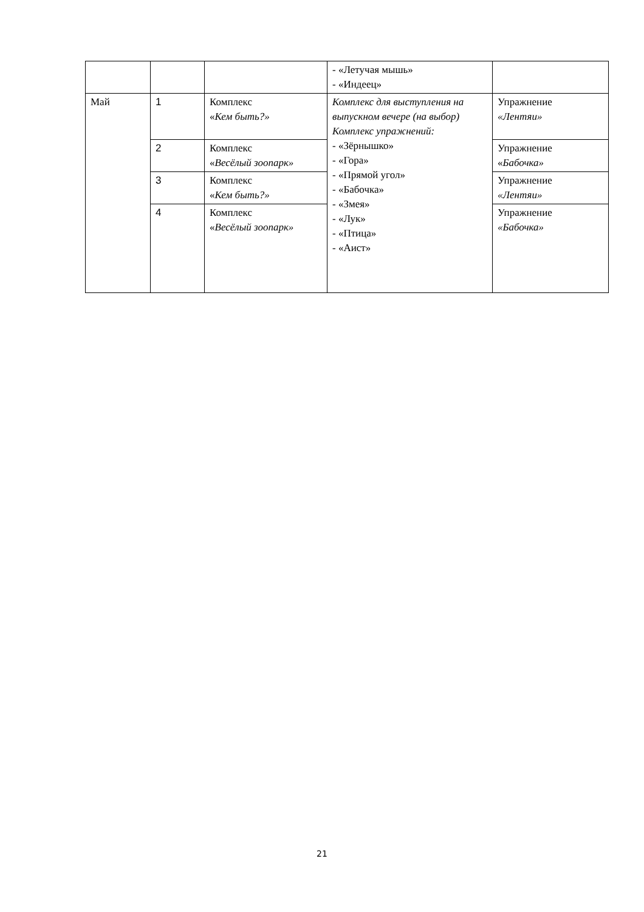| | | | - «Летучая мышь» - «Индеец» | |
| Май | 1 | Комплекс « Кем быть?» | Комплекс для выступления на выпускном вечере (на выбор) Комплекс упражнений: - «Зёрнышко» - «Гора» - «Прямой угол» - «Бабочка» - «Змея» - «Лук» - «Птица» - «Аист» | Упражнение «Лентяи» |
| | 2 | Комплекс « Весёлый зоопарк» | | Упражнение « Бабочка» |
| | 3 | Комплекс « Кем быть?» | | Упражнение «Лентяи» |
| | 4 | Комплекс « Весёлый зоопарк» | | Упражнение «Бабочка» |
21